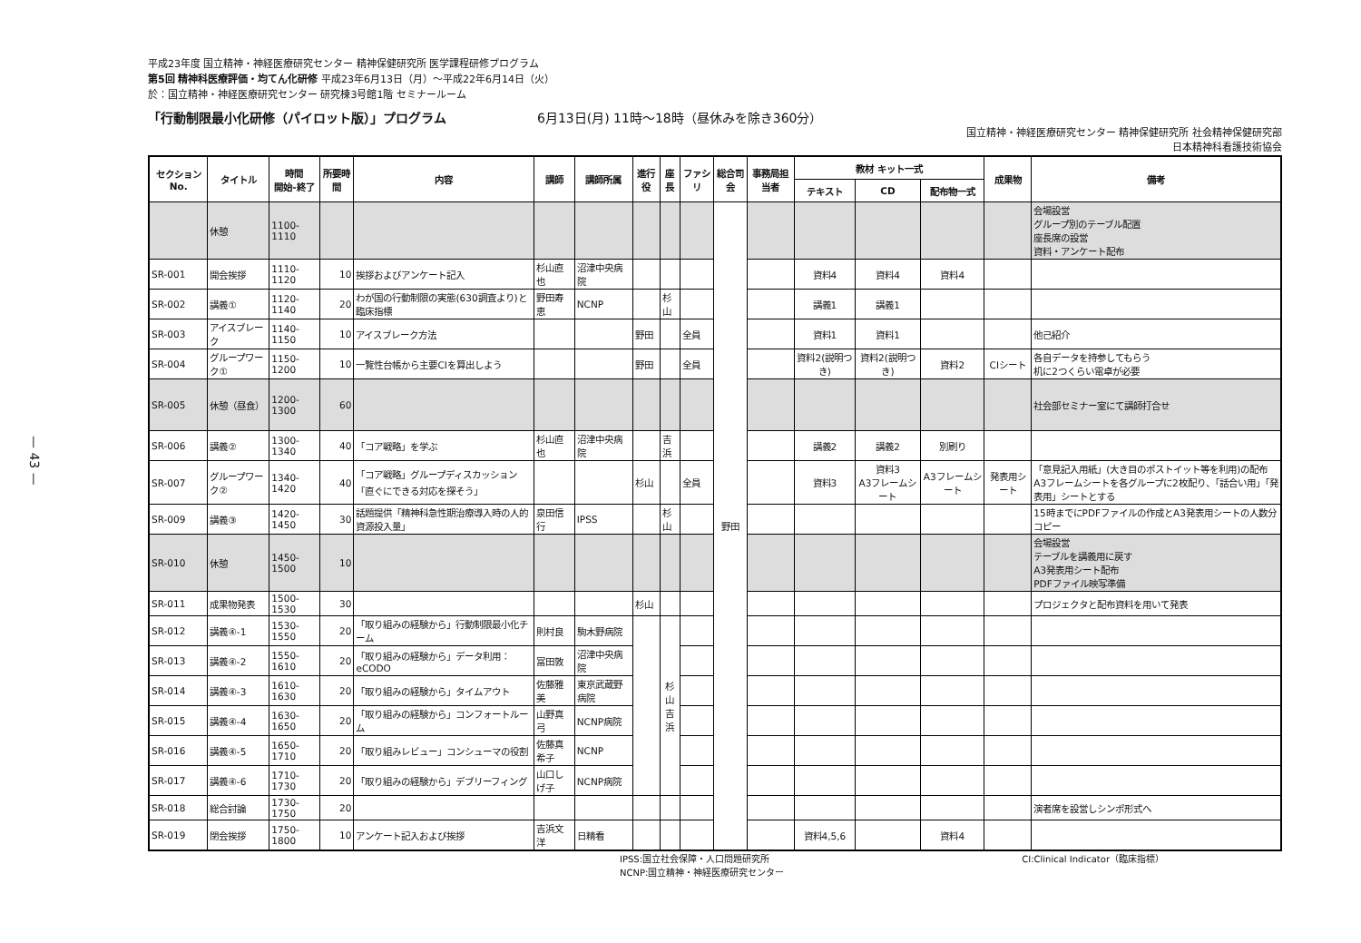— 43 —
平成23年度 国立精神・神経医療研究センター 精神保健研究所 医学課程研修プログラム
第5回 精神科医療評価・均てん化研修 平成23年6月13日（月）～平成22年6月14日（火）
於：国立精神・神経医療研究センター 研究棟3号館1階 セミナールーム
「行動制限最小化研修（パイロット版）」プログラム 6月13日(月) 11時～18時（昼休みを除き360分）
国立精神・神経医療研究センター 精神保健研究所 社会精神保健研究部
日本精神科看護技術協会
| セクション No. | タイトル | 時間 開始-終了 | 所要時間 | 内容 | 講師 | 講師所属 | 進行役 | 座長 | ファシリ | 総合司会 | 事務局担当者 | 教材 キット一式 | | | 成果物 | 備考 |
| --- | --- | --- | --- | --- | --- | --- | --- | --- | --- | --- | --- | --- | --- | --- | --- | --- |
| | | | | | | | | | | | | テキスト | CD | 配布物一式 | | |
| | 休憩 | 1100-1110 | | | | | | | | 野田 | | | | | | 会場設営 グループ別のテーブル配置 座長席の設営 資料・アンケート配布 |
| SR-001 | 開会挨拶 | 1110-1120 | 10 | 挨拶およびアンケート記入 | 杉山直也 | 沼津中央病院 | | | | | | 資料4 | 資料4 | 資料4 | | |
| SR-002 | 講義① | 1120-1140 | 20 | わが国の行動制限の実態(630調査より)と臨床指標 | 野田寿恵 | NCNP | | 杉山 | | | | 講義1 | 講義1 | | | |
| SR-003 | アイスブレーク | 1140-1150 | 10 | アイスブレーク方法 | | | 野田 | | 全員 | | | 資料1 | 資料1 | | | 他己紹介 |
| SR-004 | グループワーク① | 1150-1200 | 10 | 一覧性台帳から主要CIを算出しよう | | | 野田 | | 全員 | | | 資料2(説明つき) | 資料2(説明つき) | 資料2 | CIシート | 各自データを持参してもらう 机に2つくらい電卓が必要 |
| SR-005 | 休憩（昼食） | 1200-1300 | 60 | | | | | | | | | | | | | 社会部セミナー室にて講師打合せ |
| SR-006 | 講義② | 1300-1340 | 40 | 「コア戦略」を学ぶ | 杉山直也 | 沼津中央病院 | | 吉浜 | | | | 講義2 | 講義2 | 別刷り | | |
| SR-007 | グループワーク② | 1340-1420 | 40 | 「コア戦略」グループディスカッション 「直ぐにできる対応を探そう」 | | | 杉山 | | 全員 | | | 資料3 | 資料3 A3フレームシート | A3フレームシート | 発表用シート | 「意見記入用紙」(大き目のポストイット等を利用)の配布 A3フレームシートを各グループに2枚配り、「話合い用」「発表用」シートとする |
| SR-009 | 講義③ | 1420-1450 | 30 | 話題提供「精神科急性期治療導入時の人的資源投入量」 | 泉田信行 | IPSS | | 杉山 | | | | | | | | 15時までにPDFファイルの作成とA3発表用シートの人数分コピー |
| SR-010 | 休憩 | 1450-1500 | 10 | | | | | | | | | | | | | 会場設営 テーブルを講義用に戻す A3発表用シート配布 PDFファイル映写準備 |
| SR-011 | 成果物発表 | 1500-1530 | 30 | | | | 杉山 | | | | | | | | | プロジェクタと配布資料を用いて発表 |
| SR-012 | 講義④-1 | 1530-1550 | 20 | 「取り組みの経験から」行動制限最小化チーム | 則村良 | 駒木野病院 | | 杉山 吉浜 | | | | | | | | |
| SR-013 | 講義④-2 | 1550-1610 | 20 | 「取り組みの経験から」データ利用：eCODO | 冨田敦 | 沼津中央病院 | | | | | | | | | | |
| SR-014 | 講義④-3 | 1610-1630 | 20 | 「取り組みの経験から」タイムアウト | 佐藤雅美 | 東京武蔵野病院 | | | | | | | | | | |
| SR-015 | 講義④-4 | 1630-1650 | 20 | 「取り組みの経験から」コンフォートルーム | 山野真弓 | NCNP病院 | | | | | | | | | | |
| SR-016 | 講義④-5 | 1650-1710 | 20 | 「取り組みレビュー」コンシューマの役割 | 佐藤真希子 | NCNP | | | | | | | | | | |
| SR-017 | 講義④-6 | 1710-1730 | 20 | 「取り組みの経験から」デブリーフィング | 山口しげ子 | NCNP病院 | | | | | | | | | | |
| SR-018 | 総合討論 | 1730-1750 | 20 | | | | | | | | | | | | | 演者席を設営しシンポ形式へ |
| SR-019 | 閉会挨拶 | 1750-1800 | 10 | アンケート記入および挨拶 | 吉浜文洋 | 日精看 | | | | | | 資料4,5,6 | | 資料4 | | |
IPSS:国立社会保障・人口問題研究所
NCNP:国立精神・神経医療研究センター CI:Clinical Indicator（臨床指標）